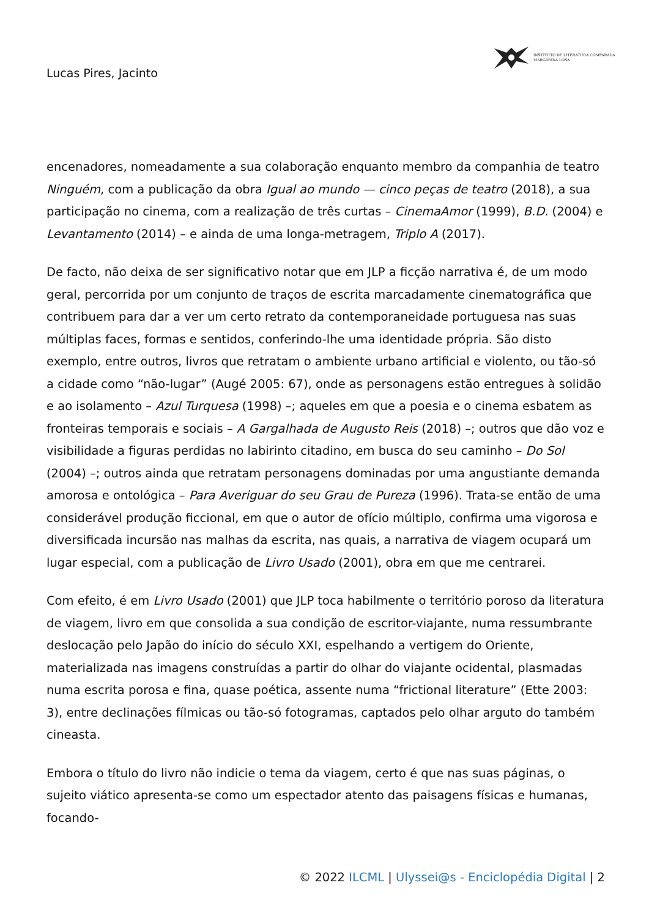INSTITUTO DE LITERATURA COMPARADA
MARGARIDA LOSA
Lucas Pires, Jacinto
encenadores, nomeadamente a sua colaboração enquanto membro da companhia de teatro Ninguém, com a publicação da obra Igual ao mundo — cinco peças de teatro (2018), a sua participação no cinema, com a realização de três curtas – CinemaAmor (1999), B.D. (2004) e Levantamento (2014) – e ainda de uma longa-metragem, Triplo A (2017).
De facto, não deixa de ser significativo notar que em JLP a ficção narrativa é, de um modo geral, percorrida por um conjunto de traços de escrita marcadamente cinematográfica que contribuem para dar a ver um certo retrato da contemporaneidade portuguesa nas suas múltiplas faces, formas e sentidos, conferindo-lhe uma identidade própria. São disto exemplo, entre outros, livros que retratam o ambiente urbano artificial e violento, ou tão-só a cidade como “não-lugar” (Augé 2005: 67), onde as personagens estão entregues à solidão e ao isolamento – Azul Turquesa (1998) –; aqueles em que a poesia e o cinema esbatem as fronteiras temporais e sociais – A Gargalhada de Augusto Reis (2018) –; outros que dão voz e visibilidade a figuras perdidas no labirinto citadino, em busca do seu caminho – Do Sol (2004) –; outros ainda que retratam personagens dominadas por uma angustiante demanda amorosa e ontológica – Para Averiguar do seu Grau de Pureza (1996). Trata-se então de uma considerável produção ficcional, em que o autor de ofício múltiplo, confirma uma vigorosa e diversificada incursão nas malhas da escrita, nas quais, a narrativa de viagem ocupará um lugar especial, com a publicação de Livro Usado (2001), obra em que me centrarei.
Com efeito, é em Livro Usado (2001) que JLP toca habilmente o território poroso da literatura de viagem, livro em que consolida a sua condição de escritor-viajante, numa ressumbrante deslocação pelo Japão do início do século XXI, espelhando a vertigem do Oriente, materializada nas imagens construídas a partir do olhar do viajante ocidental, plasmadas numa escrita porosa e fina, quase poética, assente numa “frictional literature” (Ette 2003: 3), entre declinações fílmicas ou tão-só fotogramas, captados pelo olhar arguto do também cineasta.
Embora o título do livro não indicie o tema da viagem, certo é que nas suas páginas, o sujeito viático apresenta-se como um espectador atento das paisagens físicas e humanas, focando-
© 2022 ILCML | Ulyssei@s - Enciclopédia Digital | 2